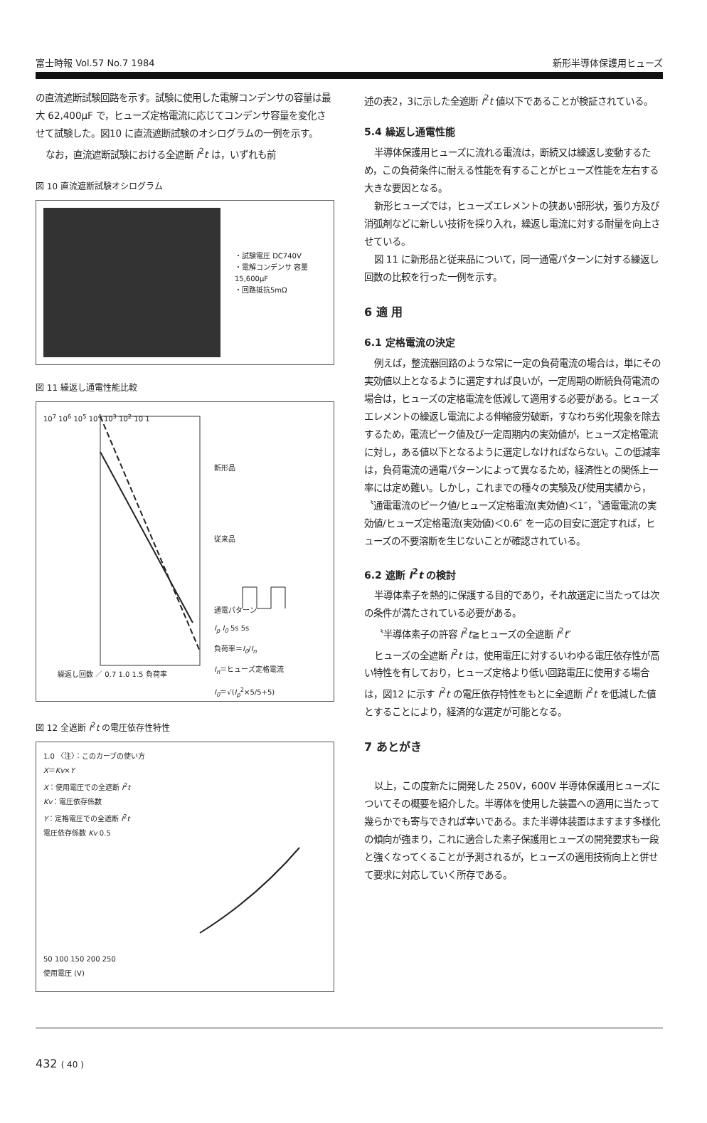富士時報 Vol.57 No.7 1984 新形半導体保護用ヒューズ
の直流遮断試験回路を示す。試験に使用した電解コンデンサの容量は最大 62,400μF で，ヒューズ定格電流に応じてコンデンサ容量を変化させて試験した。図10 に直流遮断試験のオシログラムの一例を示す。
なお，直流遮断試験における全遮断 I<sup>2</sup>t は，いずれも前
図 10 直流遮断試験オシログラム
・試験電圧 DC740V
・電解コンデンサ 容量15,600μF
・回路抵抗5mΩ
図 11 繰返し通電性能比較
10<sup>7</sup> 10<sup>6</sup> 10<sup>5</sup> 10<sup>4</sup> 10<sup>3</sup> 10<sup>2</sup> 10 1
新形品
従来品
通電パターン
I<sub>p</sub> I<sub>0</sub> 5s 5s
負荷率＝I<sub>0</sub>/I<sub>n</sub>
I<sub>n</sub>＝ヒューズ定格電流
I<sub>0</sub>＝√(I<sub>p</sub><sup>2</sup>×5/5+5)
繰返し回数 ／ 0.7 1.0 1.5 負荷率
図 12 全遮断 I<sup>2</sup>t の電圧依存性特性
1.0 〈注〉：このカーブの使い方
X＝Kv×Y
X：使用電圧での全遮断 I<sup>2</sup>t
Kv：電圧依存係数
Y：定格電圧での全遮断 I<sup>2</sup>t
電圧依存係数 Kv 0.5
50 100 150 200 250
使用電圧 (V)
述の表2，3に示した全遮断 I<sup>2</sup>t 値以下であることが検証されている。
5.4 繰返し通電性能
半導体保護用ヒューズに流れる電流は，断続又は繰返し変動するため，この負荷条件に耐える性能を有することがヒューズ性能を左右する大きな要因となる。
新形ヒューズでは，ヒューズエレメントの狭あい部形状，張り方及び消弧剤などに新しい技術を採り入れ，繰返し電流に対する耐量を向上させている。
図 11 に新形品と従来品について，同一通電パターンに対する繰返し回数の比較を行った一例を示す。
6 適 用
6.1 定格電流の決定
例えば，整流器回路のような常に一定の負荷電流の場合は，単にその実効値以上となるように選定すれば良いが，一定周期の断続負荷電流の場合は，ヒューズの定格電流を低減して適用する必要がある。ヒューズエレメントの繰返し電流による伸縮疲労破断，すなわち劣化現象を除去するため，電流ピーク値及び一定周期内の実効値が，ヒューズ定格電流に対し，ある値以下となるように選定しなければならない。この低減率は，負荷電流の通電パターンによって異なるため，経済性との関係上一率には定め難い。しかし，これまでの種々の実験及び使用実績から，〝通電電流のピーク値/ヒューズ定格電流(実効値)＜1″，〝通電電流の実効値/ヒューズ定格電流(実効値)＜0.6″ を一応の目安に選定すれば，ヒューズの不要溶断を生じないことが確認されている。
6.2 遮断 I<sup>2</sup>t の検討
半導体素子を熱的に保護する目的であり，それ故選定に当たっては次の条件が満たされている必要がある。
〝半導体素子の許容 I<sup>2</sup>t≧ヒューズの全遮断 I<sup>2</sup>t″
ヒューズの全遮断 I<sup>2</sup>t は，使用電圧に対するいわゆる電圧依存性が高い特性を有しており，ヒューズ定格より低い回路電圧に使用する場合は，図12 に示す I<sup>2</sup>t の電圧依存特性をもとに全遮断 I<sup>2</sup>t を低減した値とすることにより，経済的な選定が可能となる。
7 あとがき
以上，この度新たに開発した 250V，600V 半導体保護用ヒューズについてその概要を紹介した。半導体を使用した装置への適用に当たって幾らかでも寄与できれば幸いである。また半導体装置はますます多様化の傾向が強まり，これに適合した素子保護用ヒューズの開発要求も一段と強くなってくることが予測されるが，ヒューズの適用技術向上と併せて要求に対応していく所存である。
432 ( 40 )